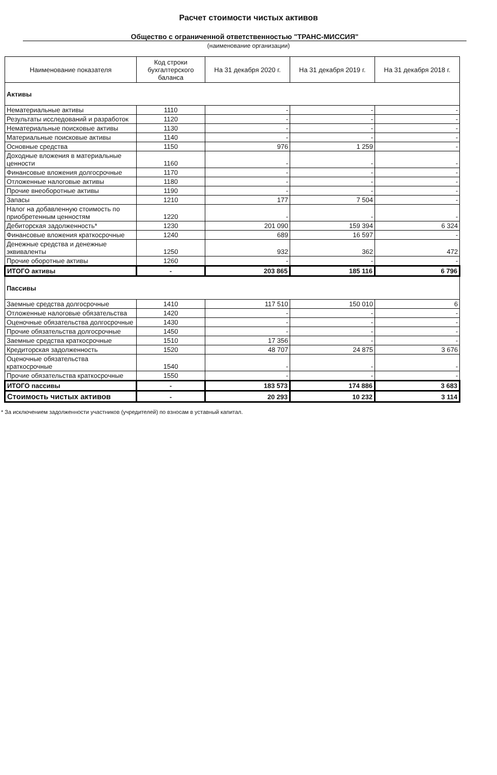Расчет стоимости чистых активов
Общество с ограниченной ответственностью "ТРАНС-МИССИЯ"
(наименование организации)
| Наименование показателя | Код строки бухгалтерского баланса | На 31 декабря 2020 г. | На 31 декабря 2019 г. | На 31 декабря 2018 г. |
| --- | --- | --- | --- | --- |
| Активы | | | | |
| Нематериальные активы | 1110 | - | - | - |
| Результаты исследований и разработок | 1120 | - | - | - |
| Нематериальные поисковые активы | 1130 | - | - | - |
| Материальные поисковые активы | 1140 | - | - | - |
| Основные средства | 1150 | 976 | 1 259 | - |
| Доходные вложения в материальные ценности | 1160 | - | - | - |
| Финансовые вложения долгосрочные | 1170 | - | - | - |
| Отложенные налоговые активы | 1180 | - | - | - |
| Прочие внеоборотные активы | 1190 | - | - | - |
| Запасы | 1210 | 177 | 7 504 | - |
| Налог на добавленную стоимость по приобретенным ценностям | 1220 | - | - | - |
| Дебиторская задолженность* | 1230 | 201 090 | 159 394 | 6 324 |
| Финансовые вложения краткосрочные | 1240 | 689 | 16 597 | - |
| Денежные средства и денежные эквиваленты | 1250 | 932 | 362 | 472 |
| Прочие оборотные активы | 1260 | - | - | - |
| ИТОГО активы | - | 203 865 | 185 116 | 6 796 |
| Пассивы | | | | |
| Заемные средства долгосрочные | 1410 | 117 510 | 150 010 | 6 |
| Отложенные налоговые обязательства | 1420 | - | - | - |
| Оценочные обязательства долгосрочные | 1430 | - | - | - |
| Прочие обязательства долгосрочные | 1450 | - | - | - |
| Заемные средства краткосрочные | 1510 | 17 356 | - | - |
| Кредиторская задолженность | 1520 | 48 707 | 24 875 | 3 676 |
| Оценочные обязательства краткосрочные | 1540 | - | - | - |
| Прочие обязательства краткосрочные | 1550 | - | - | - |
| ИТОГО пассивы | - | 183 573 | 174 886 | 3 683 |
| Стоимость чистых активов | - | 20 293 | 10 232 | 3 114 |
* За исключением задолженности участников (учредителей) по взносам в уставный капитал.